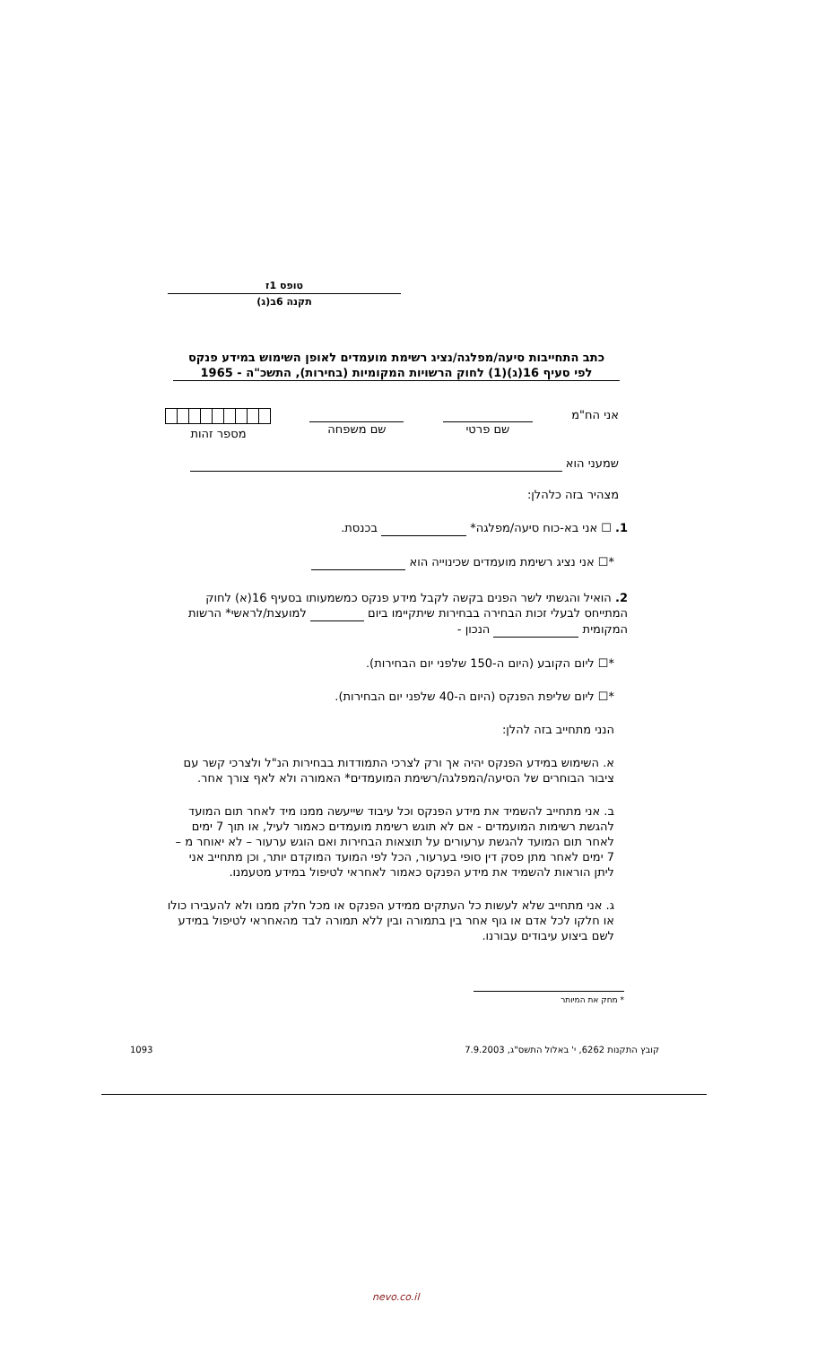טופס 1ז
תקנה 6ב(ג)
כתב התחייבות סיעה/מפלגה/נציג רשימת מועמדים לאופן השימוש במידע פנקס
לפי סעיף 16(ג)(1) לחוק הרשויות המקומיות (בחירות), התשכ"ה - 1965
אני הח"מ
שם פרטי
שם משפחה
מספר זהות
שמעני הוא
מצהיר בזה כלהלן:
1. ☐ אני בא-כוח סיעה/מפלגה* בכנסת.
*☐ אני נציג רשימת מועמדים שכינוייה הוא
2. הואיל והגשתי לשר הפנים בקשה לקבל מידע פנקס כמשמעותו בסעיף 16(א) לחוק המתייחס לבעלי זכות הבחירה בבחירות שיתקיימו ביום למועצת/לראשי* הרשות המקומית הנכון -
*☐ ליום הקובע (היום ה-150 שלפני יום הבחירות).
*☐ ליום שליפת הפנקס (היום ה-40 שלפני יום הבחירות).
הנני מתחייב בזה להלן:
א. השימוש במידע הפנקס יהיה אך ורק לצרכי התמודדות בבחירות הנ"ל ולצרכי קשר עם ציבור הבוחרים של הסיעה/המפלגה/רשימת המועמדים* האמורה ולא לאף צורך אחר.
ב. אני מתחייב להשמיד את מידע הפנקס וכל עיבוד שייעשה ממנו מיד לאחר תום המועד להגשת רשימות המועמדים - אם לא תוגש רשימת מועמדים כאמור לעיל, או תוך 7 ימים לאחר תום המועד להגשת ערעורים על תוצאות הבחירות ואם הוגש ערעור – לא יאוחר מ – 7 ימים לאחר מתן פסק דין סופי בערעור, הכל לפי המועד המוקדם יותר, וכן מתחייב אני ליתן הוראות להשמיד את מידע הפנקס כאמור לאחראי לטיפול במידע מטעמנו.
ג. אני מתחייב שלא לעשות כל העתקים ממידע הפנקס או מכל חלק ממנו ולא להעבירו כולו או חלקו לכל אדם או גוף אחר בין בתמורה ובין ללא תמורה לבד מהאחראי לטיפול במידע לשם ביצוע עיבודים עבורנו.
* מחק את המיותר
קובץ התקנות 6262, י' באלול התשס"ג, 7.9.2003 1093
nevo.co.il